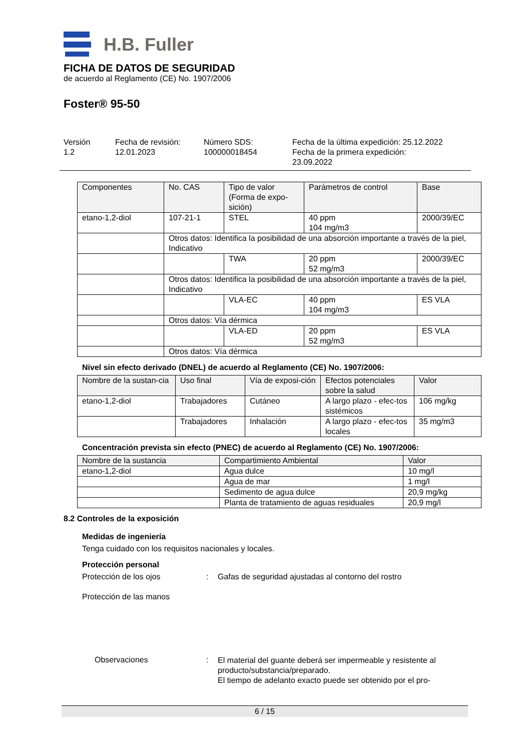H.B. Fuller
FICHA DE DATOS DE SEGURIDAD
de acuerdo al Reglamento (CE) No. 1907/2006
Foster® 95-50
Versión
1.2
Fecha de revisión:
12.01.2023
Número SDS:
100000018454
Fecha de la última expedición: 25.12.2022
Fecha de la primera expedición:
23.09.2022
| Componentes | No. CAS | Tipo de valor (Forma de expo-sición) | Parámetros de control | Base |
| etano-1,2-diol | 107-21-1 | STEL | 40 ppm 104 mg/m3 | 2000/39/EC |
| | Otros datos: Identifica la posibilidad de una absorción importante a través de la piel, Indicativo | | | |
| | | TWA | 20 ppm 52 mg/m3 | 2000/39/EC |
| | Otros datos: Identifica la posibilidad de una absorción importante a través de la piel, Indicativo | | | |
| | | VLA-EC | 40 ppm 104 mg/m3 | ES VLA |
| | Otros datos: Vía dérmica | | | |
| | | VLA-ED | 20 ppm 52 mg/m3 | ES VLA |
| | Otros datos: Vía dérmica | | | |
Nivel sin efecto derivado (DNEL) de acuerdo al Reglamento (CE) No. 1907/2006:
| Nombre de la sustan-cia | Uso final | Vía de exposi-ción | Efectos potenciales sobre la salud | Valor |
| etano-1,2-diol | Trabajadores | Cutáneo | A largo plazo - efec-tos sistémicos | 106 mg/kg |
| | Trabajadores | Inhalación | A largo plazo - efec-tos locales | 35 mg/m3 |
Concentración prevista sin efecto (PNEC) de acuerdo al Reglamento (CE) No. 1907/2006:
| Nombre de la sustancia | Compartimiento Ambiental | Valor |
| etano-1,2-diol | Agua dulce | 10 mg/l |
| | Agua de mar | 1 mg/l |
| | Sedimento de agua dulce | 20,9 mg/kg |
| | Planta de tratamiento de aguas residuales | 20,9 mg/l |
8.2 Controles de la exposición
Medidas de ingeniería
Tenga cuidado con los requisitos nacionales y locales.
Protección personal
Protección de los ojos : Gafas de seguridad ajustadas al contorno del rostro
Protección de las manos
Observaciones :
El material del guante deberá ser impermeable y resistente al producto/substancia/preparado.
El tiempo de adelanto exacto puede ser obtenido por el pro-
6 / 15